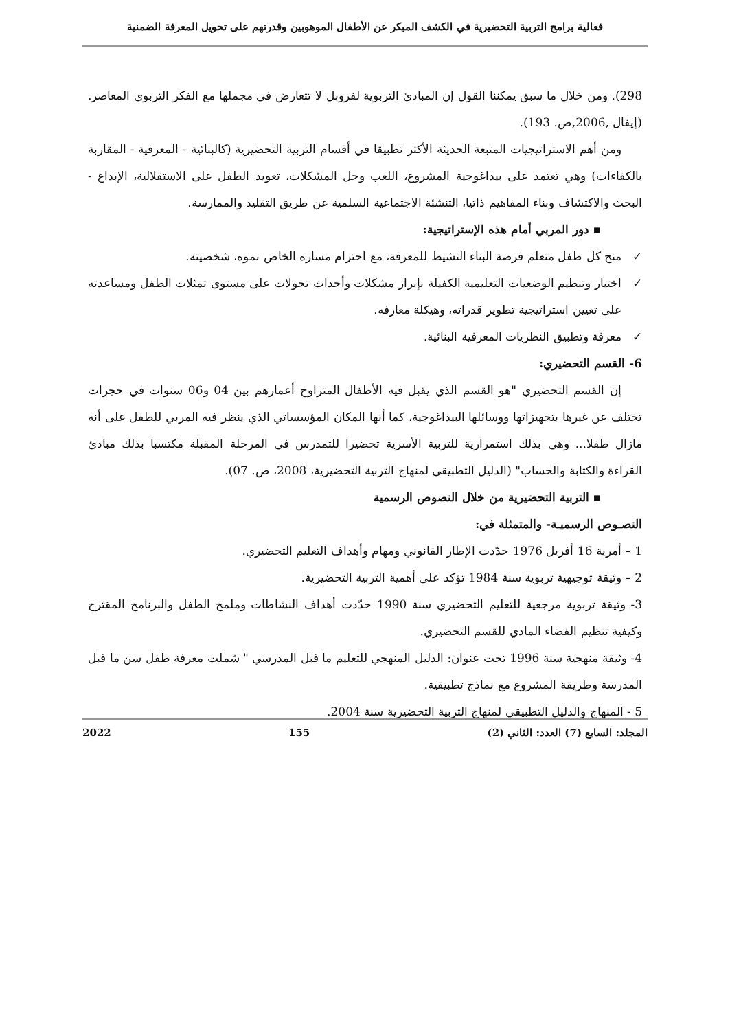فعالية برامج التربية التحضيرية في الكشف المبكر عن الأطفال الموهوبين وقدرتهم على تحويل المعرفة الضمنية
298). ومن خلال ما سبق يمكننا القول إن المبادئ التربوية لفروبل لا تتعارض في مجملها مع الفكر التربوي المعاصر. (إيفال ,2006,ص. 193).
ومن أهم الاستراتيجيات المتبعة الحديثة الأكثر تطبيقا في أقسام التربية التحضيرية (كالبنائية - المعرفية - المقاربة بالكفاءات) وهي تعتمد على بيداغوجية المشروع، اللعب وحل المشكلات، تعويد الطفل على الاستقلالية، الإبداع - البحث والاكتشاف وبناء المفاهيم ذاتيا، التنشئة الاجتماعية السلمية عن طريق التقليد والممارسة.
▪ دور المربي أمام هذه الإستراتيجية:
✓منح كل طفل متعلم فرصة البناء النشيط للمعرفة، مع احترام مساره الخاص نموه، شخصيته.
✓اختيار وتنظيم الوضعيات التعليمية الكفيلة بإبراز مشكلات وأحداث تحولات على مستوى تمثلات الطفل ومساعدته على تعيين استراتيجية تطوير قدراته، وهيكلة معارفه.
✓معرفة وتطبيق النظريات المعرفية البنائية.
6- القسم التحضيري:
إن القسم التحضيري "هو القسم الذي يقبل فيه الأطفال المتراوح أعمارهم بين 04 و06 سنوات في حجرات تختلف عن غيرها بتجهيزاتها ووسائلها البيداغوجية، كما أنها المكان المؤسساتي الذي ينظر فيه المربي للطفل على أنه مازال طفلا... وهي بذلك استمرارية للتربية الأسرية تحضيرا للتمدرس في المرحلة المقبلة مكتسبا بذلك مبادئ القراءة والكتابة والحساب" (الدليل التطبيقي لمنهاج التربية التحضيرية، 2008، ص. 07).
▪ التربية التحضيرية من خلال النصوص الرسمية
النصـوص الرسميـة- والمتمثلة في:
1 – أمرية 16 أفريل 1976 حدّدت الإطار القانوني ومهام وأهداف التعليم التحضيري.
2 – وثيقة توجيهية تربوية سنة 1984 تؤكد على أهمية التربية التحضيرية.
3- وثيقة تربوية مرجعية للتعليم التحضيري سنة 1990 حدّدت أهداف النشاطات وملمح الطفل والبرنامج المقترح وكيفية تنظيم الفضاء المادي للقسم التحضيري.
4- وثيقة منهجية سنة 1996 تحت عنوان: الدليل المنهجي للتعليم ما قبل المدرسي " شملت معرفة طفل سن ما قبل المدرسة وطريقة المشروع مع نماذج تطبيقية.
5 - المنهاج والدليل التطبيقي لمنهاج التربية التحضيرية سنة 2004.
المجلد: السابع (7) العدد: الثاني (2) 155 2022